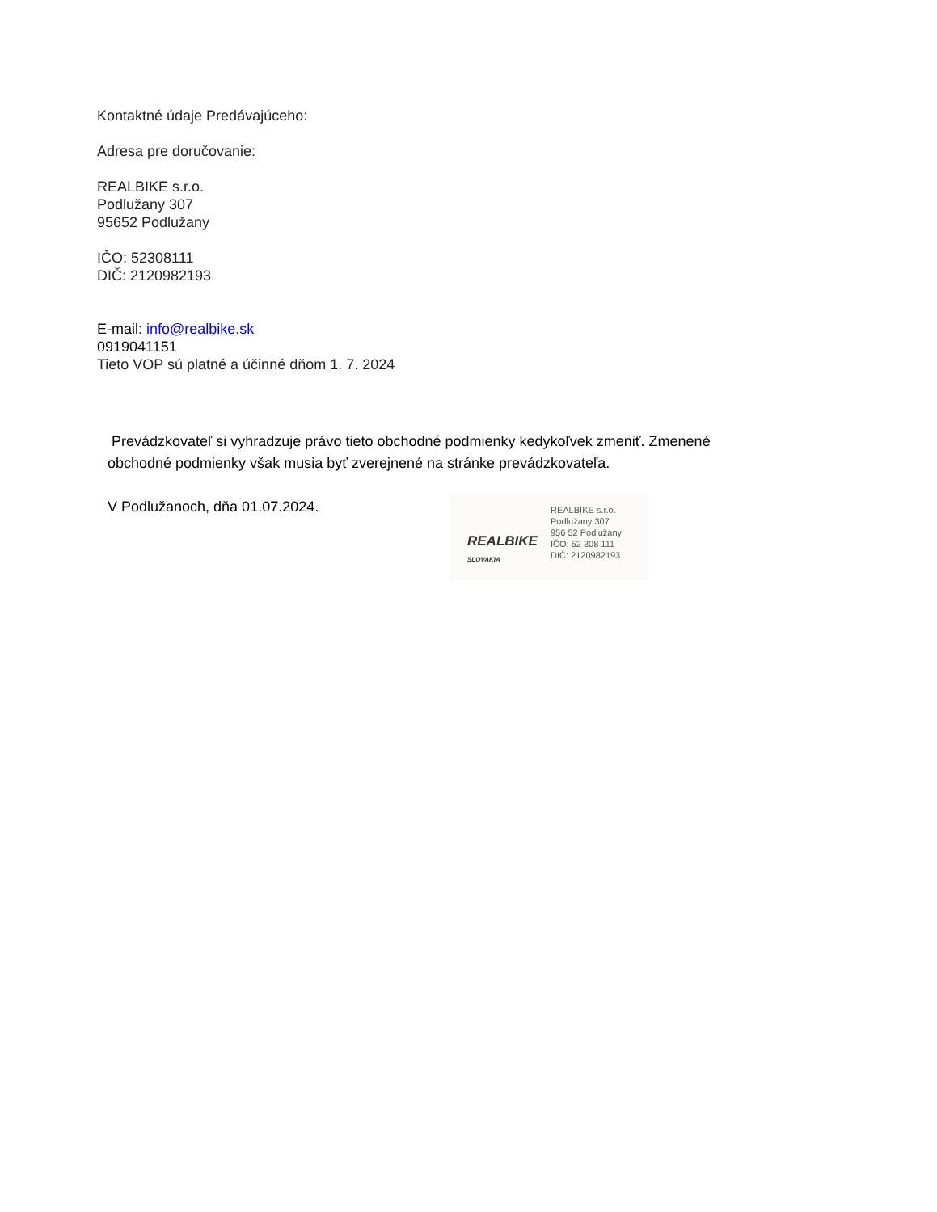Kontaktné údaje Predávajúceho:
Adresa pre doručovanie:
REALBIKE s.r.o.
Podlužany 307
95652 Podlužany
IČO: 52308111
DIČ: 2120982193
E-mail: info@realbike.sk
0919041151
Tieto VOP sú platné a účinné dňom 1. 7. 2024
Prevádzkovateľ si vyhradzuje právo tieto obchodné podmienky kedykoľvek zmeniť. Zmenené
obchodné podmienky však musia byť zverejnené na stránke prevádzkovateľa.
V Podlužanoch, dňa 01.07.2024.
REALBIKE
SLOVAKIA
REALBIKE s.r.o.
Podlužany 307
956 52 Podlužany
IČO: 52 308 111
DIČ: 2120982193